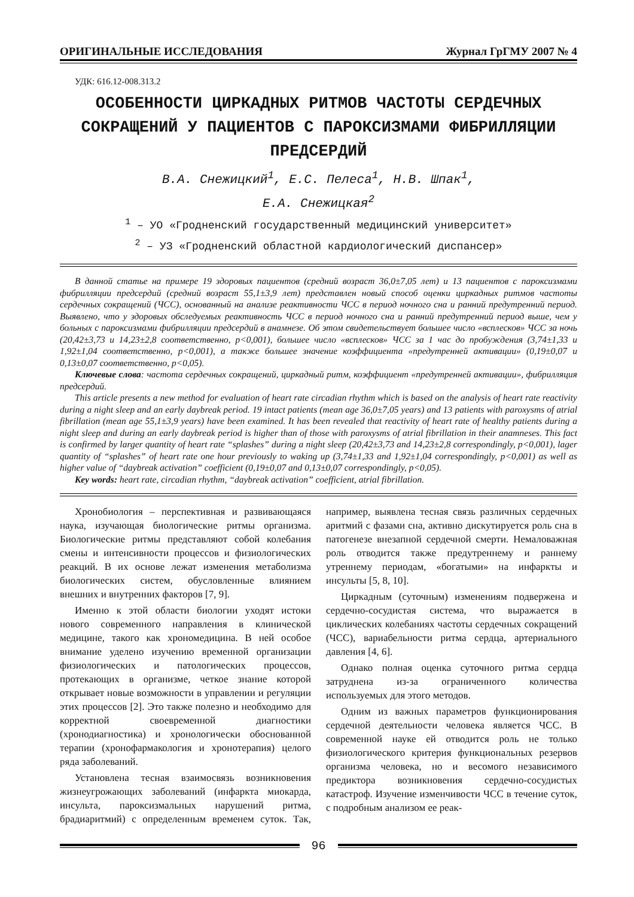ОРИГИНАЛЬНЫЕ ИССЛЕДОВАНИЯ Журнал ГрГМУ 2007 № 4
УДК: 616.12-008.313.2
ОСОБЕННОСТИ ЦИРКАДНЫХ РИТМОВ ЧАСТОТЫ СЕРДЕЧНЫХ СОКРАЩЕНИЙ У ПАЦИЕНТОВ С ПАРОКСИЗМАМИ ФИБРИЛЛЯЦИИ ПРЕДСЕРДИЙ
В.А. Снежицкий<sup>1</sup>, Е.С. Пелеса<sup>1</sup>, Н.В. Шпак<sup>1</sup>,
Е.А. Снежицкая<sup>2</sup>
<sup>1</sup> – УО «Гродненский государственный медицинский университет»
<sup>2</sup> – УЗ «Гродненский областной кардиологический диспансер»
В данной статье на примере 19 здоровых пациентов (средний возраст 36,0±7,05 лет) и 13 пациентов с пароксизмами фибрилляции предсердий (средний возраст 55,1±3,9 лет) представлен новый способ оценки циркадных ритмов частоты сердечных сокращений (ЧСС), основанный на анализе реактивности ЧСС в период ночного сна и ранний предутренний период. Выявлено, что у здоровых обследуемых реактивность ЧСС в период ночного сна и ранний предутренний период выше, чем у больных с пароксизмами фибрилляции предсердий в анамнезе. Об этом свидетельствует большее число «всплесков» ЧСС за ночь (20,42±3,73 и 14,23±2,8 соответственно, p<0,001), большее число «всплесков» ЧСС за 1 час до пробуждения (3,74±1,33 и 1,92±1,04 соответственно, p<0,001), а также большее значение коэффициента «предутренней активации» (0,19±0,07 и 0,13±0,07 соответственно, p<0,05).
Ключевые слова: частота сердечных сокращений, циркадный ритм, коэффициент «предутренней активации», фибрилляция предсердий.
This article presents a new method for evaluation of heart rate circadian rhythm which is based on the analysis of heart rate reactivity during a night sleep and an early daybreak period. 19 intact patients (mean age 36,0±7,05 years) and 13 patients with paroxysms of atrial fibrillation (mean age 55,1±3,9 years) have been examined. It has been revealed that reactivity of heart rate of healthy patients during a night sleep and during an early daybreak period is higher than of those with paroxysms of atrial fibrillation in their anamneses. This fact is confirmed by larger quantity of heart rate “splashes” during a night sleep (20,42±3,73 and 14,23±2,8 correspondingly, p<0,001), lager quantity of “splashes” of heart rate one hour previously to waking up (3,74±1,33 and 1,92±1,04 correspondingly, p<0,001) as well as higher value of “daybreak activation” coefficient (0,19±0,07 and 0,13±0,07 correspondingly, p<0,05).
Key words: heart rate, circadian rhythm, “daybreak activation” coefficient, atrial fibrillation.
Хронобиология – перспективная и развивающаяся наука, изучающая биологические ритмы организма. Биологические ритмы представляют собой колебания смены и интенсивности процессов и физиологических реакций. В их основе лежат изменения метаболизма биологических систем, обусловленные влиянием внешних и внутренних факторов [7, 9].
Именно к этой области биологии уходят истоки нового современного направления в клинической медицине, такого как хрономедицина. В ней особое внимание уделено изучению временной организации физиологических и патологических процессов, протекающих в организме, четкое знание которой открывает новые возможности в управлении и регуляции этих процессов [2]. Это также полезно и необходимо для корректной своевременной диагностики (хронодиагностика) и хронологически обоснованной терапии (хронофармакология и хронотерапия) целого ряда заболеваний.
Установлена тесная взаимосвязь возникновения жизнеугрожающих заболеваний (инфаркта миокарда, инсульта, пароксизмальных нарушений ритма, брадиаритмий) с определенным временем суток. Так, например, выявлена тесная связь различных сердечных аритмий с фазами сна, активно дискутируется роль сна в патогенезе внезапной сердечной смерти. Немаловажная роль отводится также предутреннему и раннему утреннему периодам, «богатыми» на инфаркты и инсульты [5, 8, 10].
Циркадным (суточным) изменениям подвержена и сердечно-сосудистая система, что выражается в циклических колебаниях частоты сердечных сокращений (ЧСС), вариабельности ритма сердца, артериального давления [4, 6].
Однако полная оценка суточного ритма сердца затруднена из-за ограниченного количества используемых для этого методов.
Одним из важных параметров функционирования сердечной деятельности человека является ЧСС. В современной науке ей отводится роль не только физиологического критерия функциональных резервов организма человека, но и весомого независимого предиктора возникновения сердечно-сосудистых катастроф. Изучение изменчивости ЧСС в течение суток, с подробным анализом ее реак-
96